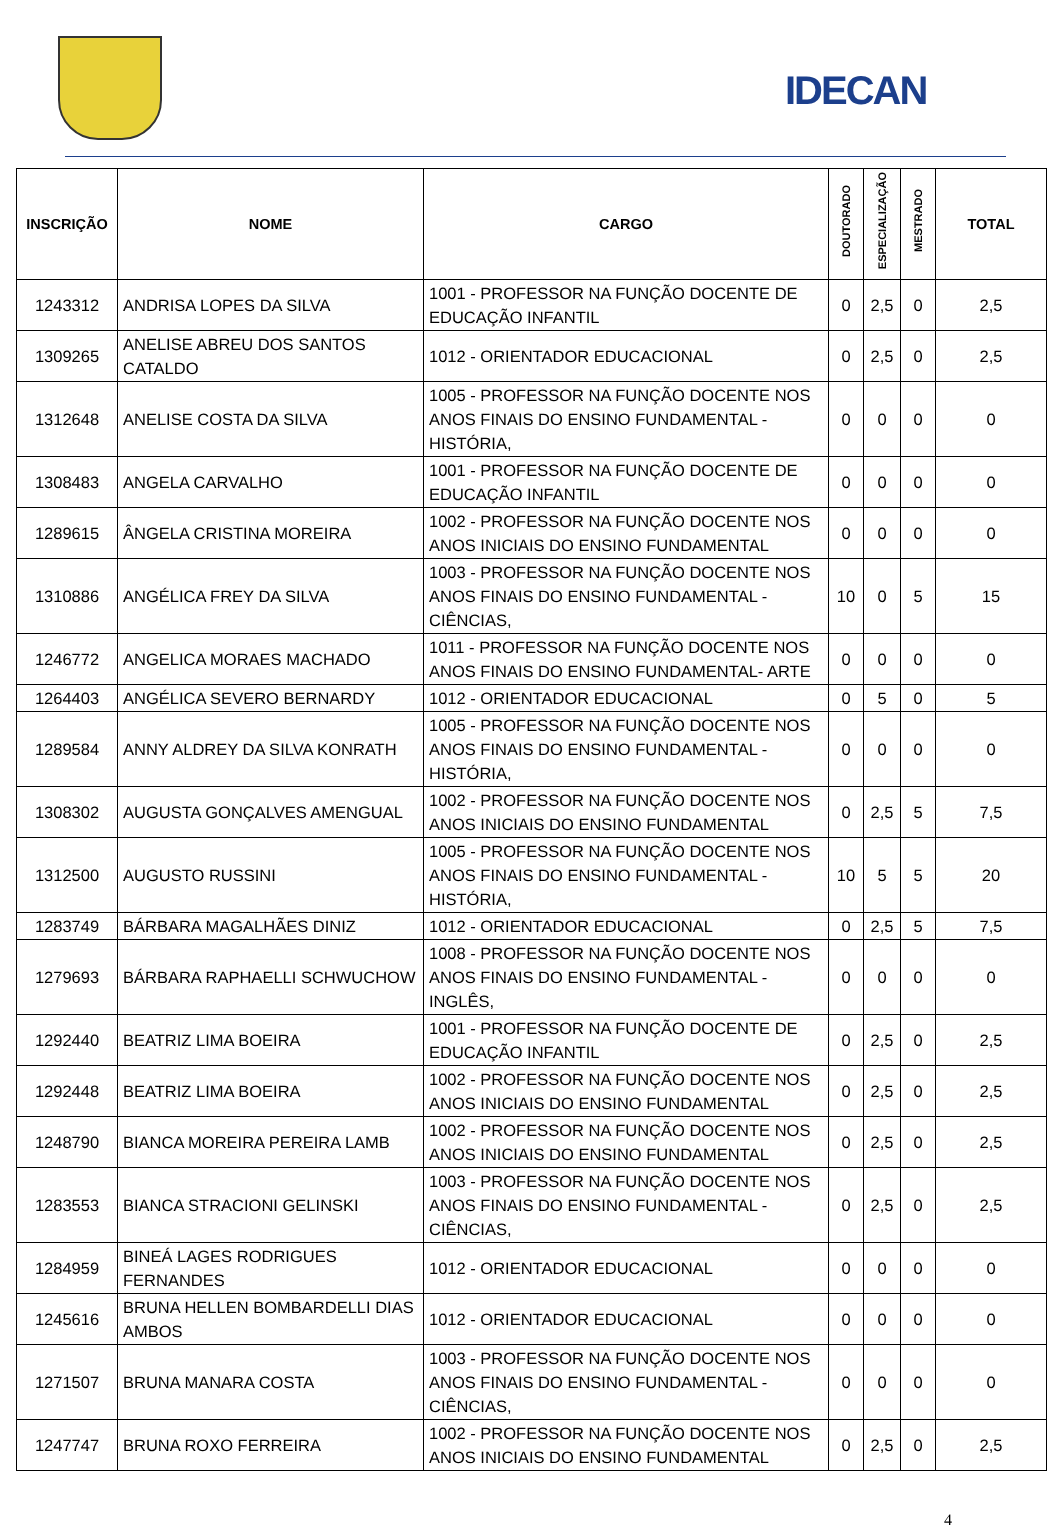IDECAN
| INSCRIÇÃO | NOME | CARGO | DOUTORADO | ESPECIALIZAÇÃO | MESTRADO | TOTAL |
| --- | --- | --- | --- | --- | --- | --- |
| 1243312 | ANDRISA LOPES DA SILVA | 1001 - PROFESSOR NA FUNÇÃO DOCENTE DE EDUCAÇÃO INFANTIL | 0 | 2,5 | 0 | 2,5 |
| 1309265 | ANELISE ABREU DOS SANTOS CATALDO | 1012 - ORIENTADOR EDUCACIONAL | 0 | 2,5 | 0 | 2,5 |
| 1312648 | ANELISE COSTA DA SILVA | 1005 - PROFESSOR NA FUNÇÃO DOCENTE NOS ANOS FINAIS DO ENSINO FUNDAMENTAL - HISTÓRIA, | 0 | 0 | 0 | 0 |
| 1308483 | ANGELA CARVALHO | 1001 - PROFESSOR NA FUNÇÃO DOCENTE DE EDUCAÇÃO INFANTIL | 0 | 0 | 0 | 0 |
| 1289615 | ÂNGELA CRISTINA MOREIRA | 1002 - PROFESSOR NA FUNÇÃO DOCENTE NOS ANOS INICIAIS DO ENSINO FUNDAMENTAL | 0 | 0 | 0 | 0 |
| 1310886 | ANGÉLICA FREY DA SILVA | 1003 - PROFESSOR NA FUNÇÃO DOCENTE NOS ANOS FINAIS DO ENSINO FUNDAMENTAL - CIÊNCIAS, | 10 | 0 | 5 | 15 |
| 1246772 | ANGELICA MORAES MACHADO | 1011 - PROFESSOR NA FUNÇÃO DOCENTE NOS ANOS FINAIS DO ENSINO FUNDAMENTAL- ARTE | 0 | 0 | 0 | 0 |
| 1264403 | ANGÉLICA SEVERO BERNARDY | 1012 - ORIENTADOR EDUCACIONAL | 0 | 5 | 0 | 5 |
| 1289584 | ANNY ALDREY DA SILVA KONRATH | 1005 - PROFESSOR NA FUNÇÃO DOCENTE NOS ANOS FINAIS DO ENSINO FUNDAMENTAL - HISTÓRIA, | 0 | 0 | 0 | 0 |
| 1308302 | AUGUSTA GONÇALVES AMENGUAL | 1002 - PROFESSOR NA FUNÇÃO DOCENTE NOS ANOS INICIAIS DO ENSINO FUNDAMENTAL | 0 | 2,5 | 5 | 7,5 |
| 1312500 | AUGUSTO RUSSINI | 1005 - PROFESSOR NA FUNÇÃO DOCENTE NOS ANOS FINAIS DO ENSINO FUNDAMENTAL - HISTÓRIA, | 10 | 5 | 5 | 20 |
| 1283749 | BÁRBARA MAGALHÃES DINIZ | 1012 - ORIENTADOR EDUCACIONAL | 0 | 2,5 | 5 | 7,5 |
| 1279693 | BÁRBARA RAPHAELLI SCHWUCHOW | 1008 - PROFESSOR NA FUNÇÃO DOCENTE NOS ANOS FINAIS DO ENSINO FUNDAMENTAL - INGLÊS, | 0 | 0 | 0 | 0 |
| 1292440 | BEATRIZ LIMA BOEIRA | 1001 - PROFESSOR NA FUNÇÃO DOCENTE DE EDUCAÇÃO INFANTIL | 0 | 2,5 | 0 | 2,5 |
| 1292448 | BEATRIZ LIMA BOEIRA | 1002 - PROFESSOR NA FUNÇÃO DOCENTE NOS ANOS INICIAIS DO ENSINO FUNDAMENTAL | 0 | 2,5 | 0 | 2,5 |
| 1248790 | BIANCA MOREIRA PEREIRA LAMB | 1002 - PROFESSOR NA FUNÇÃO DOCENTE NOS ANOS INICIAIS DO ENSINO FUNDAMENTAL | 0 | 2,5 | 0 | 2,5 |
| 1283553 | BIANCA STRACIONI GELINSKI | 1003 - PROFESSOR NA FUNÇÃO DOCENTE NOS ANOS FINAIS DO ENSINO FUNDAMENTAL - CIÊNCIAS, | 0 | 2,5 | 0 | 2,5 |
| 1284959 | BINEÁ LAGES RODRIGUES FERNANDES | 1012 - ORIENTADOR EDUCACIONAL | 0 | 0 | 0 | 0 |
| 1245616 | BRUNA HELLEN BOMBARDELLI DIAS AMBOS | 1012 - ORIENTADOR EDUCACIONAL | 0 | 0 | 0 | 0 |
| 1271507 | BRUNA MANARA COSTA | 1003 - PROFESSOR NA FUNÇÃO DOCENTE NOS ANOS FINAIS DO ENSINO FUNDAMENTAL - CIÊNCIAS, | 0 | 0 | 0 | 0 |
| 1247747 | BRUNA ROXO FERREIRA | 1002 - PROFESSOR NA FUNÇÃO DOCENTE NOS ANOS INICIAIS DO ENSINO FUNDAMENTAL | 0 | 2,5 | 0 | 2,5 |
4